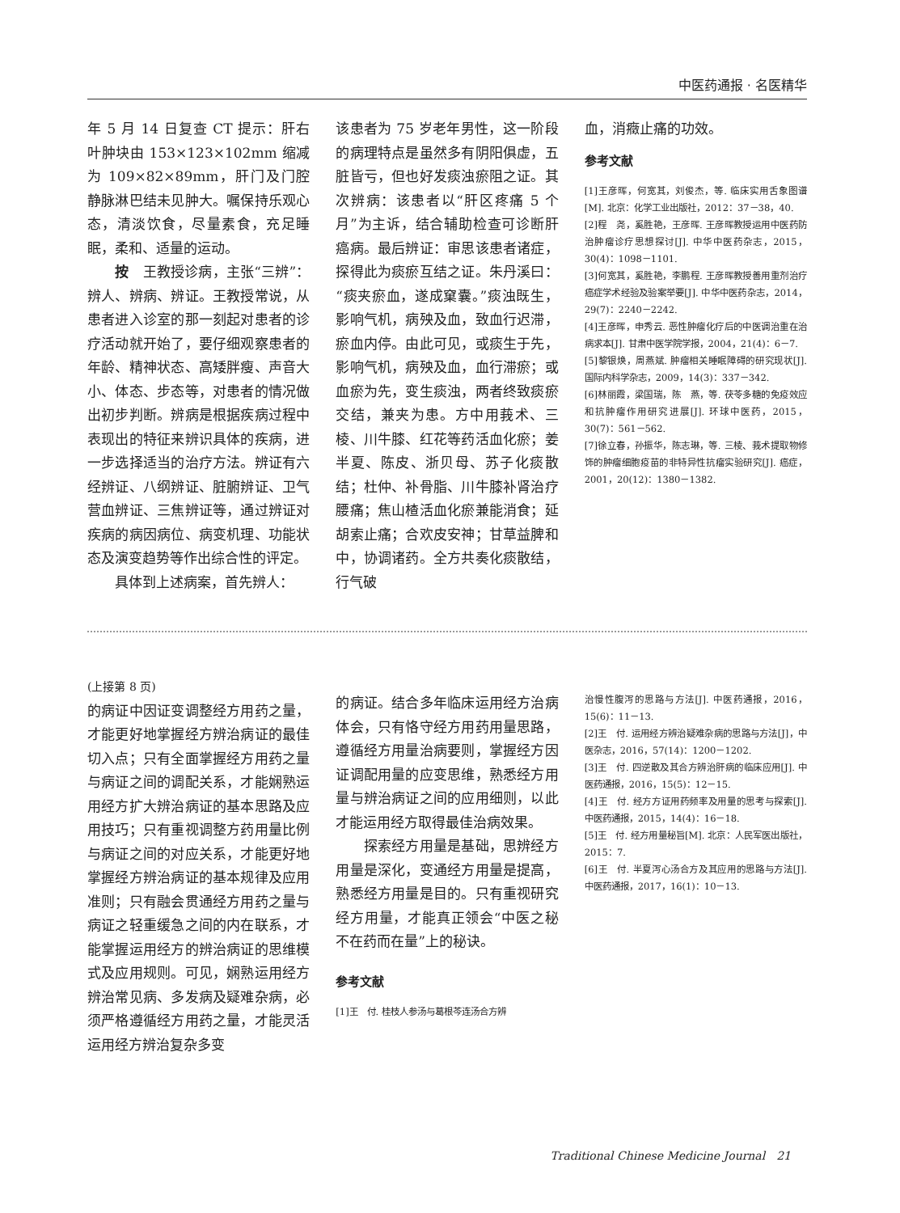中医药通报 · 名医精华
年 5 月 14 日复查 CT 提示：肝右叶肿块由 153×123×102mm 缩减为 109×82×89mm，肝门及门腔静脉淋巴结未见肿大。嘱保持乐观心态，清淡饮食，尽量素食，充足睡眠，柔和、适量的运动。
　　按　王教授诊病，主张“三辨”：辨人、辨病、辨证。王教授常说，从患者进入诊室的那一刻起对患者的诊疗活动就开始了，要仔细观察患者的年龄、精神状态、高矮胖瘦、声音大小、体态、步态等，对患者的情况做出初步判断。辨病是根据疾病过程中表现出的特征来辨识具体的疾病，进一步选择适当的治疗方法。辨证有六经辨证、八纲辨证、脏腑辨证、卫气营血辨证、三焦辨证等，通过辨证对疾病的病因病位、病变机理、功能状态及演变趋势等作出综合性的评定。
　　具体到上述病案，首先辨人：
该患者为 75 岁老年男性，这一阶段的病理特点是虽然多有阴阳俱虚，五脏皆亏，但也好发痰浊瘀阻之证。其次辨病：该患者以“肝区疼痛 5 个月”为主诉，结合辅助检查可诊断肝癌病。最后辨证：审思该患者诸症，探得此为痰瘀互结之证。朱丹溪曰：“痰夹瘀血，遂成窠囊。”痰浊既生，影响气机，病殃及血，致血行迟滞，瘀血内停。由此可见，或痰生于先，影响气机，病殃及血，血行滞瘀；或血瘀为先，变生痰浊，两者终致痰瘀交结，兼夹为患。方中用莪术、三棱、川牛膝、红花等药活血化瘀；姜半夏、陈皮、浙贝母、苏子化痰散结；杜仲、补骨脂、川牛膝补肾治疗腰痛；焦山楂活血化瘀兼能消食；延胡索止痛；合欢皮安神；甘草益脾和中，协调诸药。全方共奏化痰散结，行气破
血，消癥止痛的功效。
参考文献
[1]王彦晖，何宽其，刘俊杰，等. 临床实用舌象图谱[M]. 北京：化学工业出版社，2012：37－38，40.
[2]程　尧，奚胜艳，王彦晖. 王彦晖教授运用中医药防治肿瘤诊疗思想探讨[J]. 中华中医药杂志，2015，30(4)：1098－1101.
[3]何宽其，奚胜艳，李鹏程. 王彦晖教授善用重剂治疗癌症学术经验及验案举要[J]. 中华中医药杂志，2014，29(7)：2240－2242.
[4]王彦晖，申秀云. 恶性肿瘤化疗后的中医调治重在治病求本[J]. 甘肃中医学院学报，2004，21(4)：6－7.
[5]黎银焕，周燕斌. 肿瘤相关睡眠障碍的研究现状[J]. 国际内科学杂志，2009，14(3)：337－342.
[6]林丽霞，梁国瑞，陈　燕，等. 茯苓多糖的免疫效应和抗肿瘤作用研究进展[J]. 环球中医药，2015，30(7)：561－562.
[7]徐立春，孙振华，陈志琳，等. 三棱、莪术提取物修饰的肿瘤细胞疫苗的非特异性抗瘤实验研究[J]. 癌症，2001，20(12)：1380－1382.
(上接第 8 页)
的病证中因证变调整经方用药之量，才能更好地掌握经方辨治病证的最佳切入点；只有全面掌握经方用药之量与病证之间的调配关系，才能娴熟运用经方扩大辨治病证的基本思路及应用技巧；只有重视调整方药用量比例与病证之间的对应关系，才能更好地掌握经方辨治病证的基本规律及应用准则；只有融会贯通经方用药之量与病证之轻重缓急之间的内在联系，才能掌握运用经方的辨治病证的思维模式及应用规则。可见，娴熟运用经方辨治常见病、多发病及疑难杂病，必须严格遵循经方用药之量，才能灵活运用经方辨治复杂多变
的病证。结合多年临床运用经方治病体会，只有恪守经方用药用量思路，遵循经方用量治病要则，掌握经方因证调配用量的应变思维，熟悉经方用量与辨治病证之间的应用细则，以此才能运用经方取得最佳治病效果。
　　探索经方用量是基础，思辨经方用量是深化，变通经方用量是提高，熟悉经方用量是目的。只有重视研究经方用量，才能真正领会“中医之秘不在药而在量”上的秘诀。
参考文献
[1]王　付. 桂枝人参汤与葛根芩连汤合方辨
治慢性腹泻的思路与方法[J]. 中医药通报，2016，15(6)：11－13.
[2]王　付. 运用经方辨治疑难杂病的思路与方法[J]，中医杂志，2016，57(14)：1200－1202.
[3]王　付. 四逆散及其合方辨治肝病的临床应用[J]. 中医药通报，2016，15(5)：12－15.
[4]王　付. 经方方证用药频率及用量的思考与探索[J]. 中医药通报，2015，14(4)：16－18.
[5]王　付. 经方用量秘旨[M]. 北京：人民军医出版社，2015：7.
[6]王　付. 半夏泻心汤合方及其应用的思路与方法[J]. 中医药通报，2017，16(1)：10－13.
Traditional Chinese Medicine Journal　21